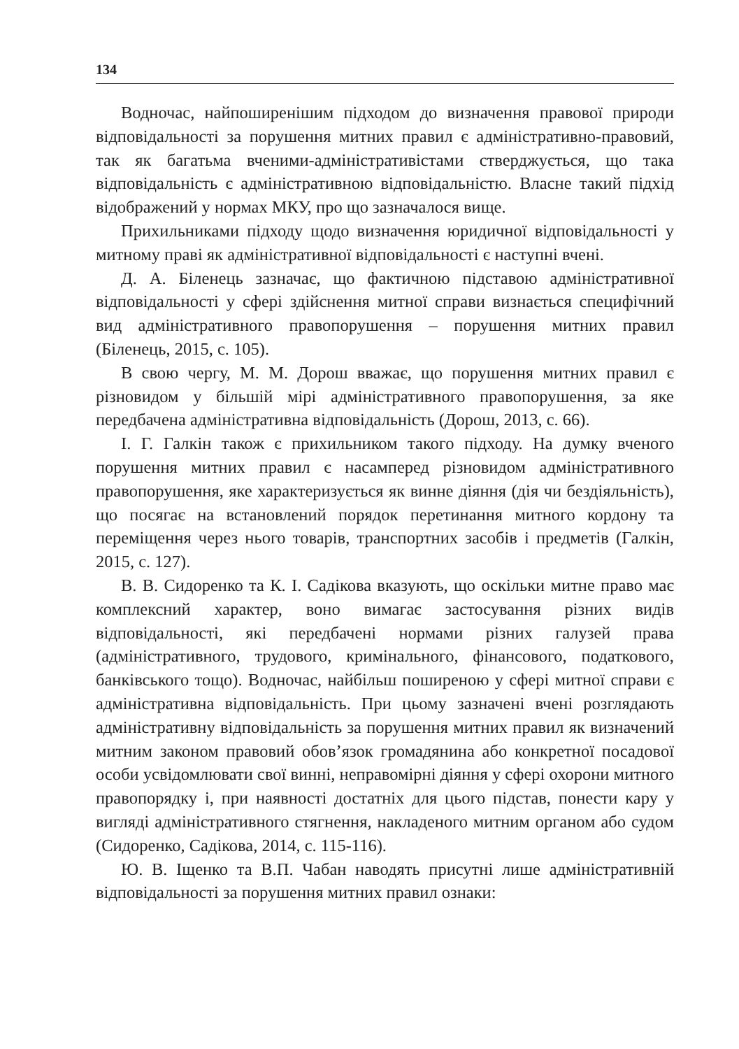134
Водночас, найпоширенішим підходом до визначення правової природи відповідальності за порушення митних правил є адміністративно-правовий, так як багатьма вченими-адміністративістами стверджується, що така відповідальність є адміністративною відповідальністю. Власне такий підхід відображений у нормах МКУ, про що зазначалося вище.
Прихильниками підходу щодо визначення юридичної відповідальності у митному праві як адміністративної відповідальності є наступні вчені.
Д. А. Біленець зазначає, що фактичною підставою адміністративної відповідальності у сфері здійснення митної справи визнається специфічний вид адміністративного правопорушення – порушення митних правил (Біленець, 2015, с. 105).
В свою чергу, М. М. Дорош вважає, що порушення митних правил є різновидом у більшій мірі адміністративного правопорушення, за яке передбачена адміністративна відповідальність (Дорош, 2013, с. 66).
І. Г. Галкін також є прихильником такого підходу. На думку вченого порушення митних правил є насамперед різновидом адміністративного правопорушення, яке характеризується як винне діяння (дія чи бездіяльність), що посягає на встановлений порядок перетинання митного кордону та переміщення через нього товарів, транспортних засобів і предметів (Галкін, 2015, с. 127).
В. В. Сидоренко та К. І. Садікова вказують, що оскільки митне право має комплексний характер, воно вимагає застосування різних видів відповідальності, які передбачені нормами різних галузей права (адміністративного, трудового, кримінального, фінансового, податкового, банківського тощо). Водночас, найбільш поширеною у сфері митної справи є адміністративна відповідальність. При цьому зазначені вчені розглядають адміністративну відповідальність за порушення митних правил як визначений митним законом правовий обов’язок громадянина або конкретної посадової особи усвідомлювати свої винні, неправомірні діяння у сфері охорони митного правопорядку і, при наявності достатніх для цього підстав, понести кару у вигляді адміністративного стягнення, накладеного митним органом або судом (Сидоренко, Садікова, 2014, с. 115-116).
Ю. В. Іщенко та В.П. Чабан наводять присутні лише адміністративній відповідальності за порушення митних правил ознаки: